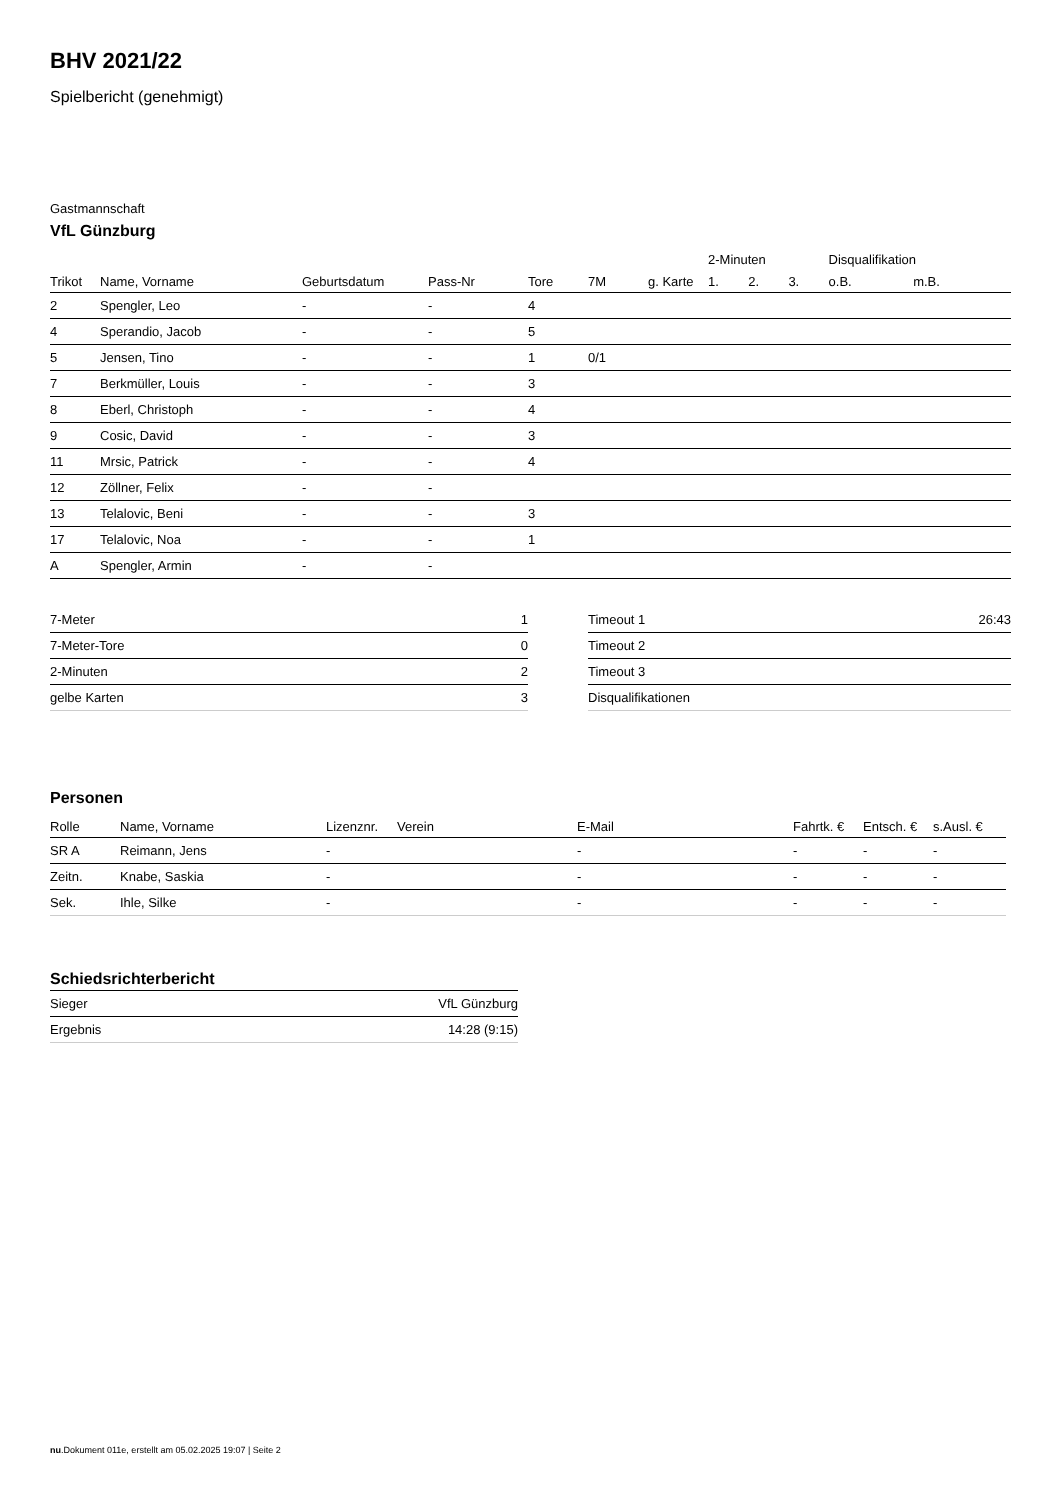BHV 2021/22
Spielbericht (genehmigt)
Gastmannschaft
VfL Günzburg
| | | | | | | | 2-Minuten | | | Disqualifikation | |
| --- | --- | --- | --- | --- | --- | --- | --- | --- | --- | --- | --- |
| Trikot | Name, Vorname | Geburtsdatum | Pass-Nr | Tore | 7M | g. Karte | 1. | 2. | 3. | o.B. | m.B. |
| 2 | Spengler, Leo | - | - | 4 | | | | | | | |
| 4 | Sperandio, Jacob | - | - | 5 | | | | | | | |
| 5 | Jensen, Tino | - | - | 1 | 0/1 | | | | | | |
| 7 | Berkmüller, Louis | - | - | 3 | | | | | | | |
| 8 | Eberl, Christoph | - | - | 4 | | | | | | | |
| 9 | Cosic, David | - | - | 3 | | | | | | | |
| 11 | Mrsic, Patrick | - | - | 4 | | | | | | | |
| 12 | Zöllner, Felix | - | - | | | | | | | | |
| 13 | Telalovic, Beni | - | - | 3 | | | | | | | |
| 17 | Telalovic, Noa | - | - | 1 | | | | | | | |
| A | Spengler, Armin | - | - | | | | | | | | |
| 7-Meter | 1 |
| 7-Meter-Tore | 0 |
| 2-Minuten | 2 |
| gelbe Karten | 3 |
| Timeout 1 | 26:43 |
| Timeout 2 | |
| Timeout 3 | |
| Disqualifikationen | |
Personen
| Rolle | Name, Vorname | Lizenznr. | Verein | E-Mail | Fahrtk. € | Entsch. € | s.Ausl. € |
| --- | --- | --- | --- | --- | --- | --- | --- |
| SR A | Reimann, Jens | - | | - | - | - | - |
| Zeitn. | Knabe, Saskia | - | | - | - | - | - |
| Sek. | Ihle, Silke | - | | - | - | - | - |
Schiedsrichterbericht
| Sieger | VfL Günzburg |
| Ergebnis | 14:28 (9:15) |
nu.Dokument 011e, erstellt am 05.02.2025 19:07 | Seite 2